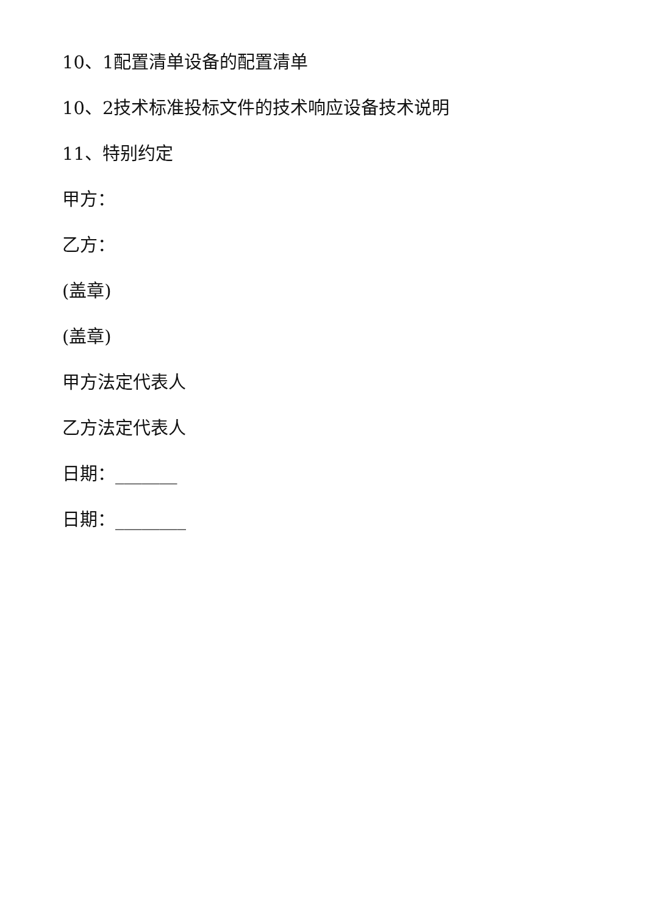10、1配置清单设备的配置清单
10、2技术标准投标文件的技术响应设备技术说明
11、特别约定
甲方：
乙方：
(盖章)
(盖章)
甲方法定代表人
乙方法定代表人
日期：_______
日期：________